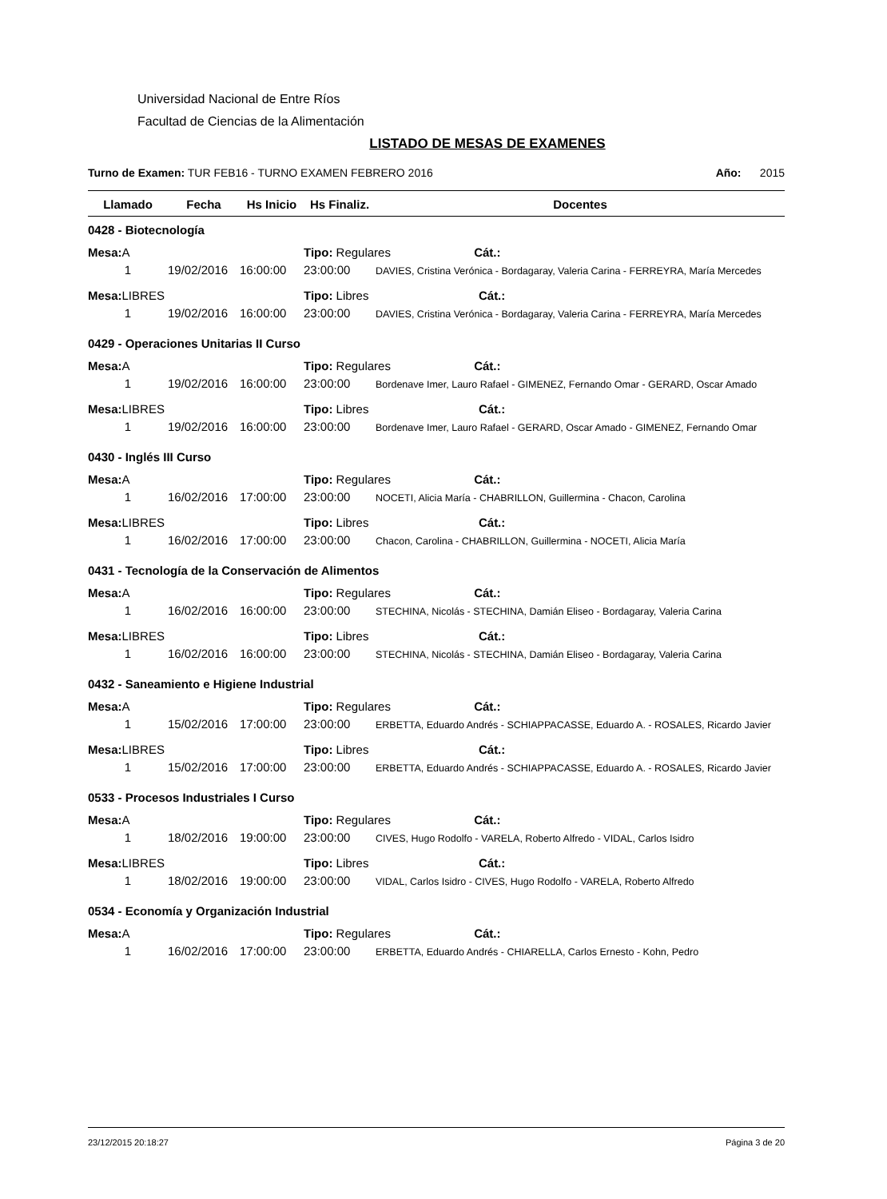Universidad Nacional de Entre Ríos
Facultad de Ciencias de la Alimentación
LISTADO DE MESAS DE EXAMENES
Turno de Examen: TUR FEB16 - TURNO EXAMEN FEBRERO 2016 Año: 2015
| Llamado | Fecha | Hs Inicio | Hs Finaliz. | Docentes |
| --- | --- | --- | --- | --- |
| 0428 - Biotecnología | | | | |
| Mesa: A | | | Tipo: Regulares Cát.: | |
| 1 | 19/02/2016 | 16:00:00 | 23:00:00 | DAVIES, Cristina Verónica - Bordagaray, Valeria Carina - FERREYRA, María Mercedes |
| Mesa: LIBRES | | | Tipo: Libres Cát.: | |
| 1 | 19/02/2016 | 16:00:00 | 23:00:00 | DAVIES, Cristina Verónica - Bordagaray, Valeria Carina - FERREYRA, María Mercedes |
| 0429 - Operaciones Unitarias II Curso | | | | |
| Mesa: A | | | Tipo: Regulares Cát.: | |
| 1 | 19/02/2016 | 16:00:00 | 23:00:00 | Bordenave Imer, Lauro Rafael - GIMENEZ, Fernando Omar - GERARD, Oscar Amado |
| Mesa: LIBRES | | | Tipo: Libres Cát.: | |
| 1 | 19/02/2016 | 16:00:00 | 23:00:00 | Bordenave Imer, Lauro Rafael - GERARD, Oscar Amado - GIMENEZ, Fernando Omar |
| 0430 - Inglés III Curso | | | | |
| Mesa: A | | | Tipo: Regulares Cát.: | |
| 1 | 16/02/2016 | 17:00:00 | 23:00:00 | NOCETI, Alicia María - CHABRILLON, Guillermina - Chacon, Carolina |
| Mesa: LIBRES | | | Tipo: Libres Cát.: | |
| 1 | 16/02/2016 | 17:00:00 | 23:00:00 | Chacon, Carolina - CHABRILLON, Guillermina - NOCETI, Alicia María |
| 0431 - Tecnología de la Conservación de Alimentos | | | | |
| Mesa: A | | | Tipo: Regulares Cát.: | |
| 1 | 16/02/2016 | 16:00:00 | 23:00:00 | STECHINA, Nicolás - STECHINA, Damián Eliseo - Bordagaray, Valeria Carina |
| Mesa: LIBRES | | | Tipo: Libres Cát.: | |
| 1 | 16/02/2016 | 16:00:00 | 23:00:00 | STECHINA, Nicolás - STECHINA, Damián Eliseo - Bordagaray, Valeria Carina |
| 0432 - Saneamiento e Higiene Industrial | | | | |
| Mesa: A | | | Tipo: Regulares Cát.: | |
| 1 | 15/02/2016 | 17:00:00 | 23:00:00 | ERBETTA, Eduardo Andrés - SCHIAPPACASSE, Eduardo A. - ROSALES, Ricardo Javier |
| Mesa: LIBRES | | | Tipo: Libres Cát.: | |
| 1 | 15/02/2016 | 17:00:00 | 23:00:00 | ERBETTA, Eduardo Andrés - SCHIAPPACASSE, Eduardo A. - ROSALES, Ricardo Javier |
| 0533 - Procesos Industriales I Curso | | | | |
| Mesa: A | | | Tipo: Regulares Cát.: | |
| 1 | 18/02/2016 | 19:00:00 | 23:00:00 | CIVES, Hugo Rodolfo - VARELA, Roberto Alfredo - VIDAL, Carlos Isidro |
| Mesa: LIBRES | | | Tipo: Libres Cát.: | |
| 1 | 18/02/2016 | 19:00:00 | 23:00:00 | VIDAL, Carlos Isidro - CIVES, Hugo Rodolfo - VARELA, Roberto Alfredo |
| 0534 - Economía y Organización Industrial | | | | |
| Mesa: A | | | Tipo: Regulares Cát.: | |
| 1 | 16/02/2016 | 17:00:00 | 23:00:00 | ERBETTA, Eduardo Andrés - CHIARELLA, Carlos Ernesto - Kohn, Pedro |
23/12/2015 20:18:27 Página 3 de 20